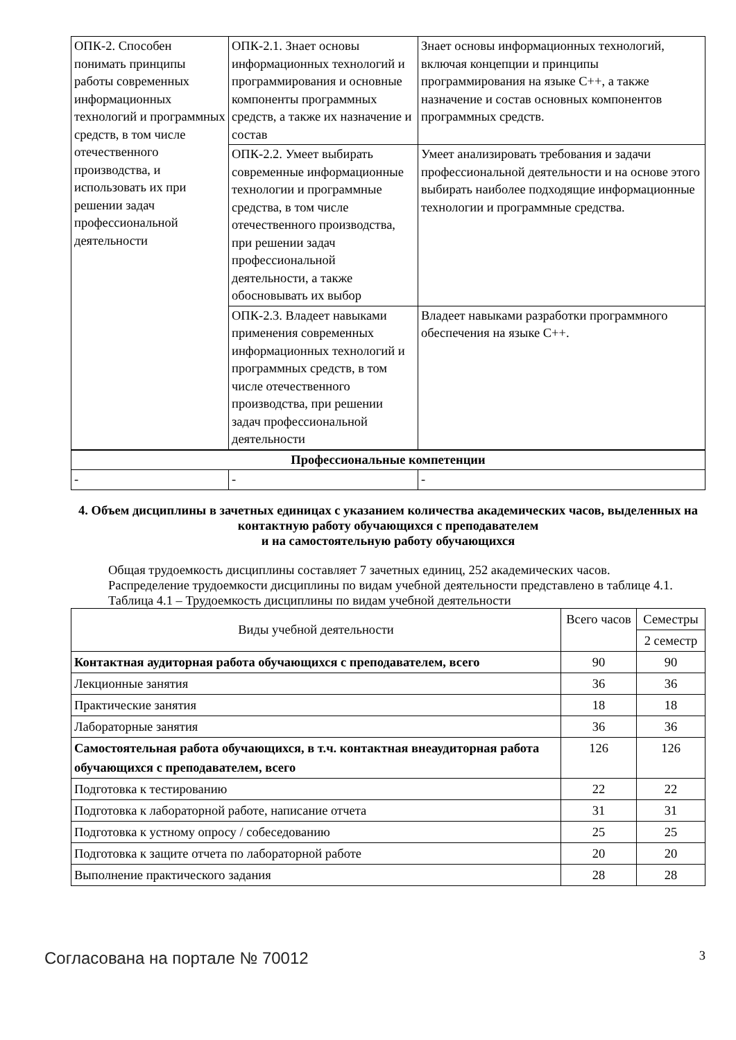| ОПК-2. Способен понимать принципы работы современных информационных технологий и программных средств, в том числе отечественного производства, и использовать их при решении задач профессиональной деятельности | ОПК-2.1. Знает основы информационных технологий и программирования и основные компоненты программных средств, а также их назначение и состав | Знает основы информационных технологий, включая концепции и принципы программирования на языке C++, а также назначение и состав основных компонентов программных средств. |
| | ОПК-2.2. Умеет выбирать современные информационные технологии и программные средства, в том числе отечественного производства, при решении задач профессиональной деятельности, а также обосновывать их выбор | Умеет анализировать требования и задачи профессиональной деятельности и на основе этого выбирать наиболее подходящие информационные технологии и программные средства. |
| | ОПК-2.3. Владеет навыками применения современных информационных технологий и программных средств, в том числе отечественного производства, при решении задач профессиональной деятельности | Владеет навыками разработки программного обеспечения на языке C++. |
| Профессиональные компетенции | | |
| - | - | - |
4. Объем дисциплины в зачетных единицах с указанием количества академических часов, выделенных на контактную работу обучающихся с преподавателем
и на самостоятельную работу обучающихся
Общая трудоемкость дисциплины составляет 7 зачетных единиц, 252 академических часов.
Распределение трудоемкости дисциплины по видам учебной деятельности представлено в таблице 4.1.
Таблица 4.1 – Трудоемкость дисциплины по видам учебной деятельности
| Виды учебной деятельности | Всего часов | Семестры |
| --- | --- | --- |
| | | 2 семестр |
| Контактная аудиторная работа обучающихся с преподавателем, всего | 90 | 90 |
| Лекционные занятия | 36 | 36 |
| Практические занятия | 18 | 18 |
| Лабораторные занятия | 36 | 36 |
| Самостоятельная работа обучающихся, в т.ч. контактная внеаудиторная работа обучающихся с преподавателем, всего | 126 | 126 |
| Подготовка к тестированию | 22 | 22 |
| Подготовка к лабораторной работе, написание отчета | 31 | 31 |
| Подготовка к устному опросу / собеседованию | 25 | 25 |
| Подготовка к защите отчета по лабораторной работе | 20 | 20 |
| Выполнение практического задания | 28 | 28 |
Согласована на портале № 70012 3